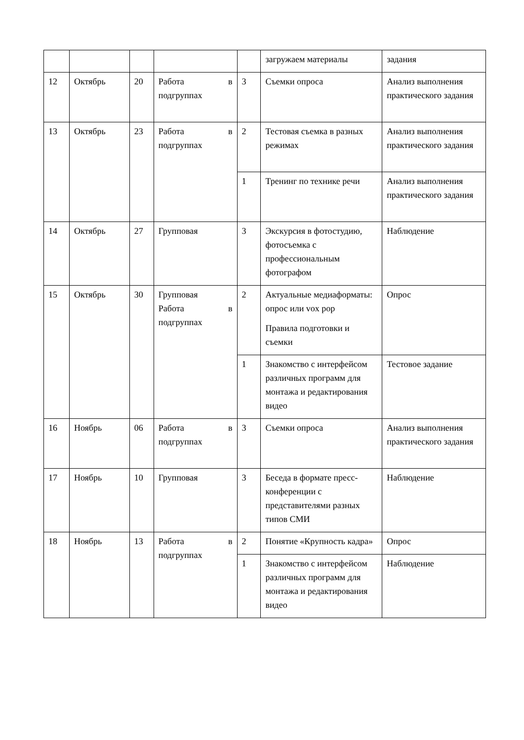| | | | | | загружаем материалы | задания |
| 12 | Октябрь | 20 | Работа в подгруппах | 3 | Съемки опроса | Анализ выполнения практического задания |
| 13 | Октябрь | 23 | Работа в подгруппах | 2 | Тестовая съемка в разных режимах | Анализ выполнения практического задания |
| | | | | 1 | Тренинг по технике речи | Анализ выполнения практического задания |
| 14 | Октябрь | 27 | Групповая | 3 | Экскурсия в фотостудию, фотосъемка с профессиональным фотографом | Наблюдение |
| 15 | Октябрь | 30 | Групповая Работа в подгруппах | 2 | Актуальные медиаформаты: опрос или vox pop Правила подготовки и съемки | Опрос |
| | | | | 1 | Знакомство с интерфейсом различных программ для монтажа и редактирования видео | Тестовое задание |
| 16 | Ноябрь | 06 | Работа в подгруппах | 3 | Съемки опроса | Анализ выполнения практического задания |
| 17 | Ноябрь | 10 | Групповая | 3 | Беседа в формате пресс-конференции с представителями разных типов СМИ | Наблюдение |
| 18 | Ноябрь | 13 | Работа в подгруппах | 2 | Понятие «Крупность кадра» | Опрос |
| | | | | 1 | Знакомство с интерфейсом различных программ для монтажа и редактирования видео | Наблюдение |